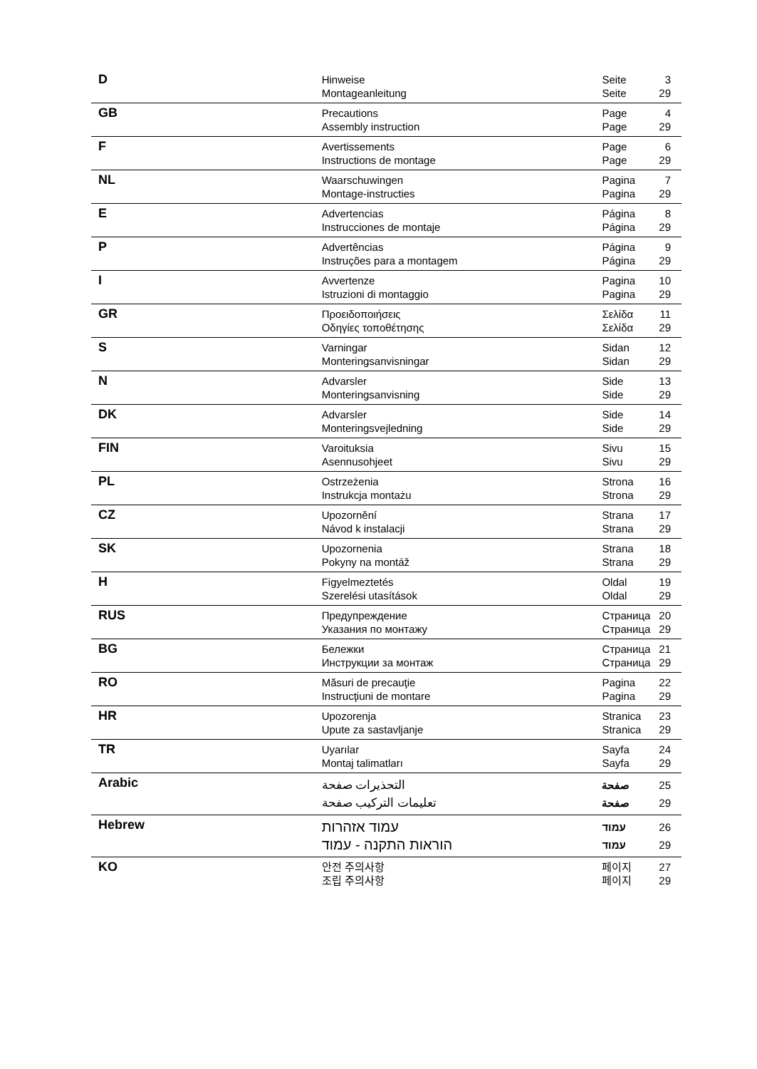| D | Hinweise Montageanleitung | Seite Seite | 3 29 |
| GB | Precautions Assembly instruction | Page Page | 4 29 |
| F | Avertissements Instructions de montage | Page Page | 6 29 |
| NL | Waarschuwingen Montage-instructies | Pagina Pagina | 7 29 |
| E | Advertencias Instrucciones de montaje | Página Página | 8 29 |
| P | Advertências Instruções para a montagem | Página Página | 9 29 |
| I | Avvertenze Istruzioni di montaggio | Pagina Pagina | 10 29 |
| GR | Προειδοποιήσεις Οδηγίες τοποθέτησης | Σελίδα Σελίδα | 11 29 |
| S | Varningar Monteringsanvisningar | Sidan Sidan | 12 29 |
| N | Advarsler Monteringsanvisning | Side Side | 13 29 |
| DK | Advarsler Monteringsvejledning | Side Side | 14 29 |
| FIN | Varoituksia Asennusohjeet | Sivu Sivu | 15 29 |
| PL | Ostrzeżenia Instrukcja montażu | Strona Strona | 16 29 |
| CZ | Upozornění Návod k instalacji | Strana Strana | 17 29 |
| SK | Upozornenia Pokyny na montáž | Strana Strana | 18 29 |
| H | Figyelmeztetés Szerelési utasítások | Oldal Oldal | 19 29 |
| RUS | Предупреждение Указания по монтажу | Страница Страница | 20 29 |
| BG | Бележки Инструкции за монтаж | Страница Страница | 21 29 |
| RO | Măsuri de precauţie Instrucţiuni de montare | Pagina Pagina | 22 29 |
| HR | Upozorenja Upute za sastavljanje | Stranica Stranica | 23 29 |
| TR | Uyarılar Montaj talimatları | Sayfa Sayfa | 24 29 |
| Arabic | التحذيرات صفحة تعليمات التركيب صفحة | صفحة صفحة | 25 29 |
| Hebrew | עמוד אזהרות הוראות התקנה - עמוד | עמוד עמוד | 26 29 |
| KO | 안전 주의사항 조립 주의사항 | 페이지 페이지 | 27 29 |